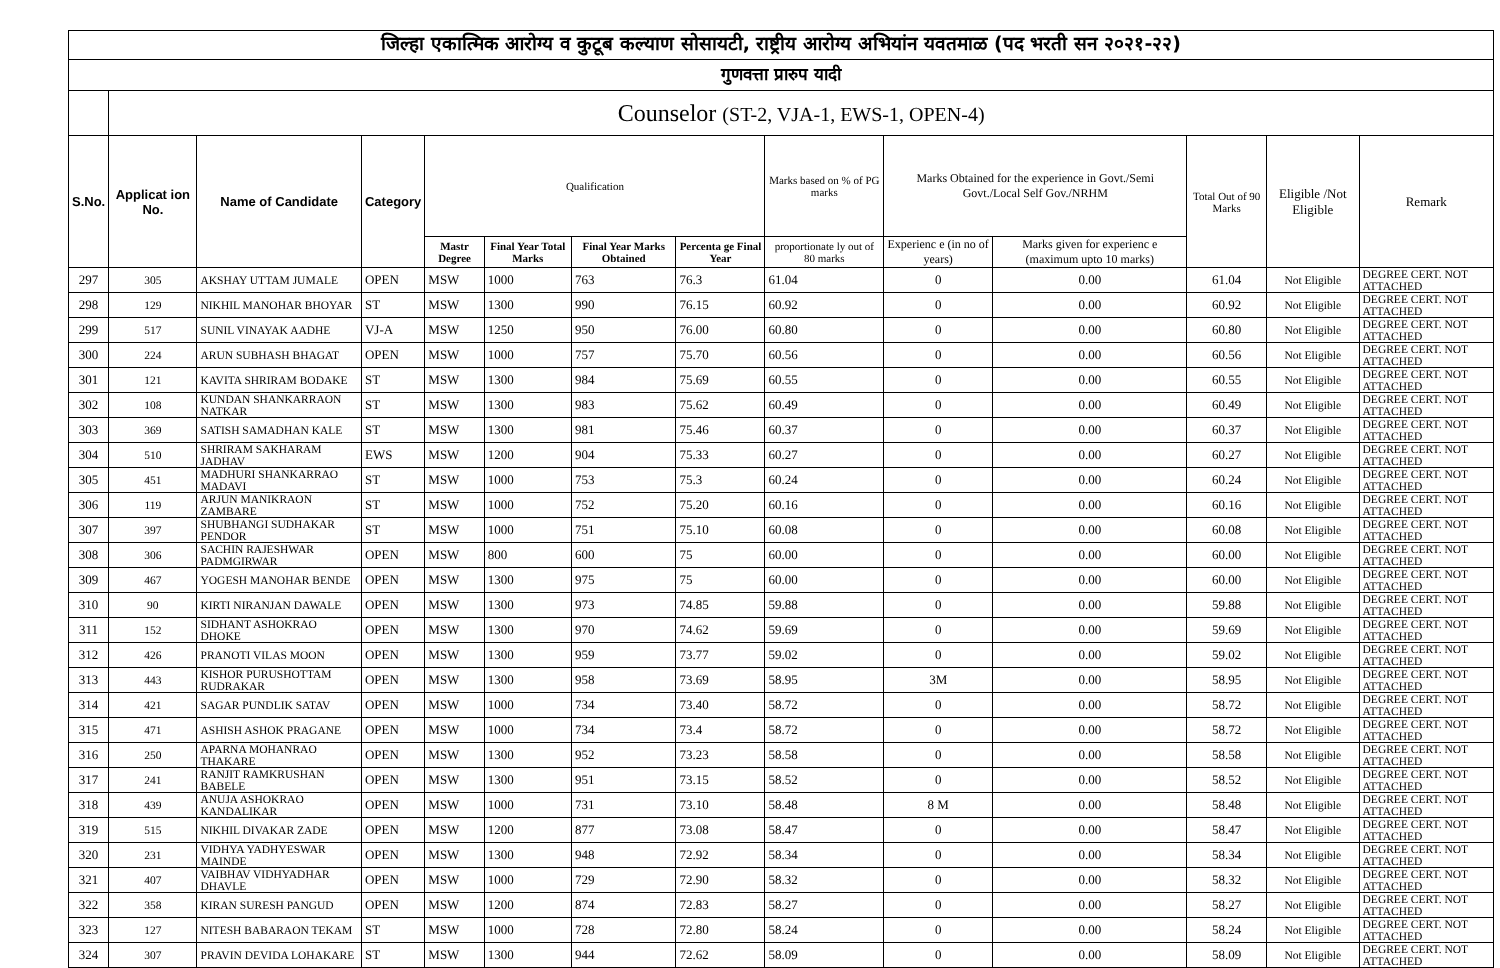| जिल्हा एकात्मिक आरोग्य व कुटूब कल्याण सोसायटी, राष्ट्रीय आरोग्य अभियांन यवतमाळ (पद भरती सन २०२१-२२) | | | | | | | | | | | | | |
| गुणवत्ता प्रारुप यादी | | | | | | | | | | | | | |
| | Counselor (ST-2, VJA-1, EWS-1, OPEN-4) | | | | | | | | | | | | |
| S.No. | Applicat ion No. | Name of Candidate | Category | Qualification | | | | Marks based on % of PG marks | Marks Obtained for the experience in Govt./Semi Govt./Local Self Gov./NRHM | | Total Out of 90 Marks | Eligible /Not Eligible | Remark |
| | | | | Mastr Degree | Final Year Total Marks | Final Year Marks Obtained | Percenta ge Final Year | proportionate ly out of 80 marks | Experienc e (in no of years) | Marks given for experienc e (maximum upto 10 marks) | | | |
| 297 | 305 | AKSHAY UTTAM JUMALE | OPEN | MSW | 1000 | 763 | 76.3 | 61.04 | 0 | 0.00 | 61.04 | Not Eligible | DEGREE CERT. NOT ATTACHED |
| 298 | 129 | NIKHIL MANOHAR BHOYAR | ST | MSW | 1300 | 990 | 76.15 | 60.92 | 0 | 0.00 | 60.92 | Not Eligible | DEGREE CERT. NOT ATTACHED |
| 299 | 517 | SUNIL VINAYAK AADHE | VJ-A | MSW | 1250 | 950 | 76.00 | 60.80 | 0 | 0.00 | 60.80 | Not Eligible | DEGREE CERT. NOT ATTACHED |
| 300 | 224 | ARUN SUBHASH BHAGAT | OPEN | MSW | 1000 | 757 | 75.70 | 60.56 | 0 | 0.00 | 60.56 | Not Eligible | DEGREE CERT. NOT ATTACHED |
| 301 | 121 | KAVITA SHRIRAM BODAKE | ST | MSW | 1300 | 984 | 75.69 | 60.55 | 0 | 0.00 | 60.55 | Not Eligible | DEGREE CERT. NOT ATTACHED |
| 302 | 108 | KUNDAN SHANKARRAON NATKAR | ST | MSW | 1300 | 983 | 75.62 | 60.49 | 0 | 0.00 | 60.49 | Not Eligible | DEGREE CERT. NOT ATTACHED |
| 303 | 369 | SATISH SAMADHAN KALE | ST | MSW | 1300 | 981 | 75.46 | 60.37 | 0 | 0.00 | 60.37 | Not Eligible | DEGREE CERT. NOT ATTACHED |
| 304 | 510 | SHRIRAM SAKHARAM JADHAV | EWS | MSW | 1200 | 904 | 75.33 | 60.27 | 0 | 0.00 | 60.27 | Not Eligible | DEGREE CERT. NOT ATTACHED |
| 305 | 451 | MADHURI SHANKARRAO MADAVI | ST | MSW | 1000 | 753 | 75.3 | 60.24 | 0 | 0.00 | 60.24 | Not Eligible | DEGREE CERT. NOT ATTACHED |
| 306 | 119 | ARJUN MANIKRAON ZAMBARE | ST | MSW | 1000 | 752 | 75.20 | 60.16 | 0 | 0.00 | 60.16 | Not Eligible | DEGREE CERT. NOT ATTACHED |
| 307 | 397 | SHUBHANGI SUDHAKAR PENDOR | ST | MSW | 1000 | 751 | 75.10 | 60.08 | 0 | 0.00 | 60.08 | Not Eligible | DEGREE CERT. NOT ATTACHED |
| 308 | 306 | SACHIN RAJESHWAR PADMGIRWAR | OPEN | MSW | 800 | 600 | 75 | 60.00 | 0 | 0.00 | 60.00 | Not Eligible | DEGREE CERT. NOT ATTACHED |
| 309 | 467 | YOGESH MANOHAR BENDE | OPEN | MSW | 1300 | 975 | 75 | 60.00 | 0 | 0.00 | 60.00 | Not Eligible | DEGREE CERT. NOT ATTACHED |
| 310 | 90 | KIRTI NIRANJAN DAWALE | OPEN | MSW | 1300 | 973 | 74.85 | 59.88 | 0 | 0.00 | 59.88 | Not Eligible | DEGREE CERT. NOT ATTACHED |
| 311 | 152 | SIDHANT ASHOKRAO DHOKE | OPEN | MSW | 1300 | 970 | 74.62 | 59.69 | 0 | 0.00 | 59.69 | Not Eligible | DEGREE CERT. NOT ATTACHED |
| 312 | 426 | PRANOTI VILAS MOON | OPEN | MSW | 1300 | 959 | 73.77 | 59.02 | 0 | 0.00 | 59.02 | Not Eligible | DEGREE CERT. NOT ATTACHED |
| 313 | 443 | KISHOR PURUSHOTTAM RUDRAKAR | OPEN | MSW | 1300 | 958 | 73.69 | 58.95 | 3M | 0.00 | 58.95 | Not Eligible | DEGREE CERT. NOT ATTACHED |
| 314 | 421 | SAGAR PUNDLIK SATAV | OPEN | MSW | 1000 | 734 | 73.40 | 58.72 | 0 | 0.00 | 58.72 | Not Eligible | DEGREE CERT. NOT ATTACHED |
| 315 | 471 | ASHISH ASHOK PRAGANE | OPEN | MSW | 1000 | 734 | 73.4 | 58.72 | 0 | 0.00 | 58.72 | Not Eligible | DEGREE CERT. NOT ATTACHED |
| 316 | 250 | APARNA MOHANRAO THAKARE | OPEN | MSW | 1300 | 952 | 73.23 | 58.58 | 0 | 0.00 | 58.58 | Not Eligible | DEGREE CERT. NOT ATTACHED |
| 317 | 241 | RANJIT RAMKRUSHAN BABELE | OPEN | MSW | 1300 | 951 | 73.15 | 58.52 | 0 | 0.00 | 58.52 | Not Eligible | DEGREE CERT. NOT ATTACHED |
| 318 | 439 | ANUJA ASHOKRAO KANDALIKAR | OPEN | MSW | 1000 | 731 | 73.10 | 58.48 | 8 M | 0.00 | 58.48 | Not Eligible | DEGREE CERT. NOT ATTACHED |
| 319 | 515 | NIKHIL DIVAKAR ZADE | OPEN | MSW | 1200 | 877 | 73.08 | 58.47 | 0 | 0.00 | 58.47 | Not Eligible | DEGREE CERT. NOT ATTACHED |
| 320 | 231 | VIDHYA YADHYESWAR MAINDE | OPEN | MSW | 1300 | 948 | 72.92 | 58.34 | 0 | 0.00 | 58.34 | Not Eligible | DEGREE CERT. NOT ATTACHED |
| 321 | 407 | VAIBHAV VIDHYADHAR DHAVLE | OPEN | MSW | 1000 | 729 | 72.90 | 58.32 | 0 | 0.00 | 58.32 | Not Eligible | DEGREE CERT. NOT ATTACHED |
| 322 | 358 | KIRAN SURESH PANGUD | OPEN | MSW | 1200 | 874 | 72.83 | 58.27 | 0 | 0.00 | 58.27 | Not Eligible | DEGREE CERT. NOT ATTACHED |
| 323 | 127 | NITESH BABARAON TEKAM | ST | MSW | 1000 | 728 | 72.80 | 58.24 | 0 | 0.00 | 58.24 | Not Eligible | DEGREE CERT. NOT ATTACHED |
| 324 | 307 | PRAVIN DEVIDA LOHAKARE | ST | MSW | 1300 | 944 | 72.62 | 58.09 | 0 | 0.00 | 58.09 | Not Eligible | DEGREE CERT. NOT ATTACHED |